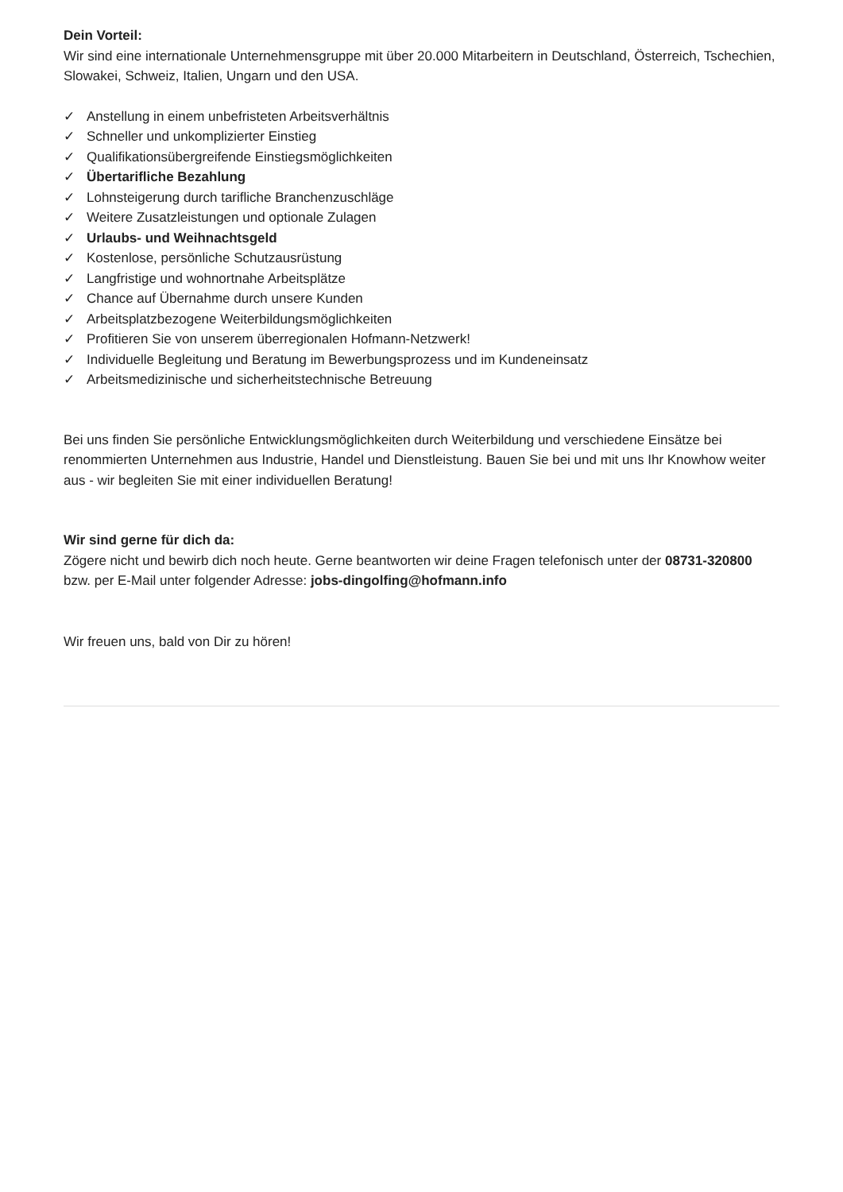Dein Vorteil:
Wir sind eine internationale Unternehmensgruppe mit über 20.000 Mitarbeitern in Deutschland, Österreich, Tschechien, Slowakei, Schweiz, Italien, Ungarn und den USA.
✓ Anstellung in einem unbefristeten Arbeitsverhältnis
✓ Schneller und unkomplizierter Einstieg
✓ Qualifikationsübergreifende Einstiegsmöglichkeiten
✓ Übertarifliche Bezahlung
✓ Lohnsteigerung durch tarifliche Branchenzuschläge
✓ Weitere Zusatzleistungen und optionale Zulagen
✓ Urlaubs- und Weihnachtsgeld
✓ Kostenlose, persönliche Schutzausrüstung
✓ Langfristige und wohnortnahe Arbeitsplätze
✓ Chance auf Übernahme durch unsere Kunden
✓ Arbeitsplatzbezogene Weiterbildungsmöglichkeiten
✓ Profitieren Sie von unserem überregionalen Hofmann-Netzwerk!
✓ Individuelle Begleitung und Beratung im Bewerbungsprozess und im Kundeneinsatz
✓ Arbeitsmedizinische und sicherheitstechnische Betreuung
Bei uns finden Sie persönliche Entwicklungsmöglichkeiten durch Weiterbildung und verschiedene Einsätze bei renommierten Unternehmen aus Industrie, Handel und Dienstleistung. Bauen Sie bei und mit uns Ihr Knowhow weiter aus - wir begleiten Sie mit einer individuellen Beratung!
Wir sind gerne für dich da:
Zögere nicht und bewirb dich noch heute. Gerne beantworten wir deine Fragen telefonisch unter der 08731-320800 bzw. per E-Mail unter folgender Adresse: jobs-dingolfing@hofmann.info
Wir freuen uns, bald von Dir zu hören!